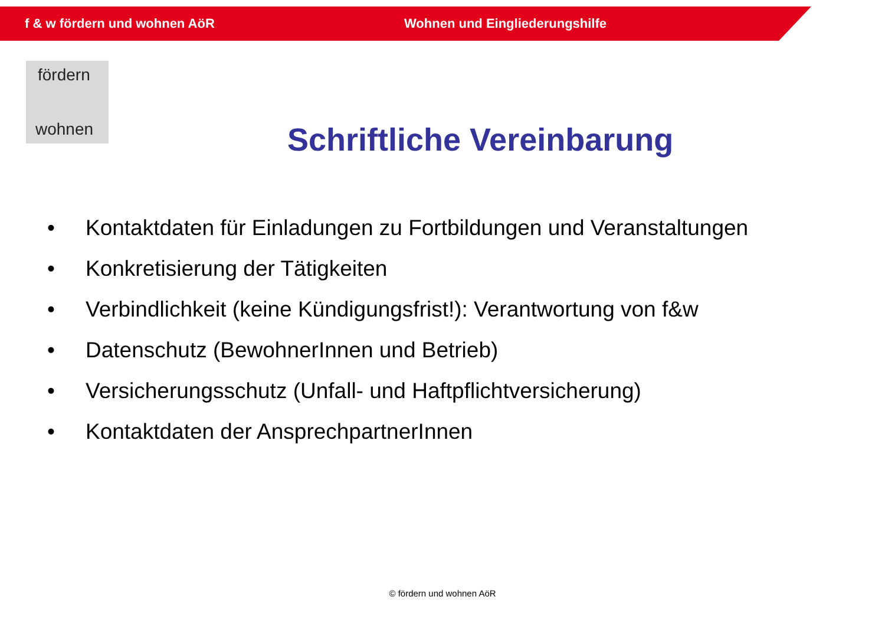f & w fördern und wohnen AöR Wohnen und Eingliederungshilfe
fördern
wohnen
Schriftliche Vereinbarung
• Kontaktdaten für Einladungen zu Fortbildungen und Veranstaltungen
• Konkretisierung der Tätigkeiten
• Verbindlichkeit (keine Kündigungsfrist!): Verantwortung von f&w
• Datenschutz (BewohnerInnen und Betrieb)
• Versicherungsschutz (Unfall- und Haftpflichtversicherung)
• Kontaktdaten der AnsprechpartnerInnen
© fördern und wohnen AöR